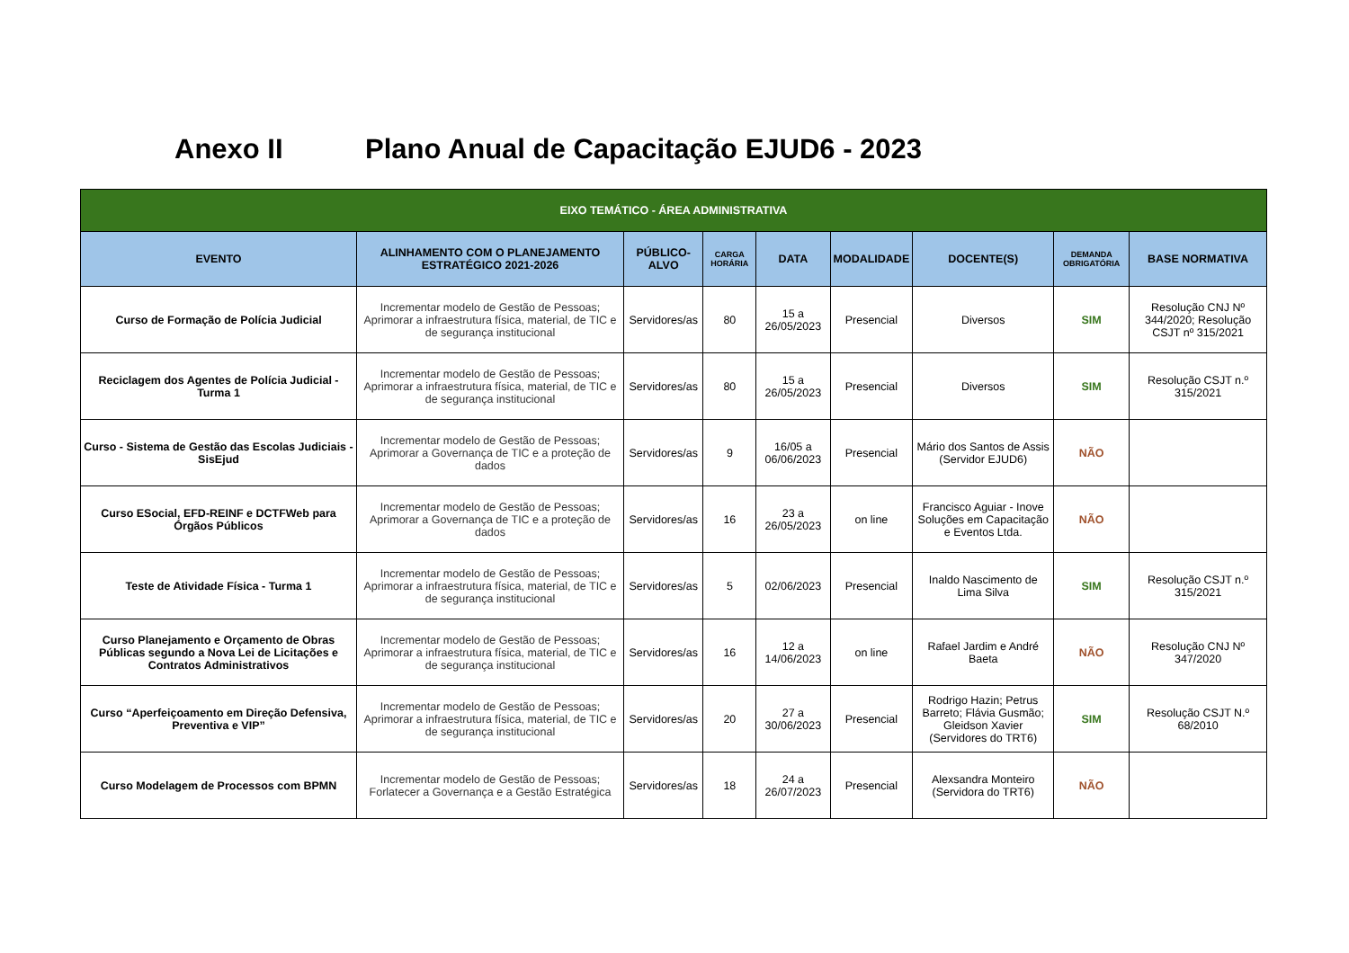Anexo II Plano Anual de Capacitação EJUD6 - 2023
| EIXO TEMÁTICO - ÁREA ADMINISTRATIVA | | | | | | | | |
| --- | --- | --- | --- | --- | --- | --- | --- | --- |
| EVENTO | ALINHAMENTO COM O PLANEJAMENTO ESTRATÉGICO 2021-2026 | PÚBLICO-ALVO | CARGA HORÁRIA | DATA | MODALIDADE | DOCENTE(S) | DEMANDA OBRIGATÓRIA | BASE NORMATIVA |
| Curso de Formação de Polícia Judicial | Incrementar modelo de Gestão de Pessoas; Aprimorar a infraestrutura física, material, de TIC e de segurança institucional | Servidores/as | 80 | 15 a 26/05/2023 | Presencial | Diversos | SIM | Resolução CNJ Nº 344/2020; Resolução CSJT nº 315/2021 |
| Reciclagem dos Agentes de Polícia Judicial - Turma 1 | Incrementar modelo de Gestão de Pessoas; Aprimorar a infraestrutura física, material, de TIC e de segurança institucional | Servidores/as | 80 | 15 a 26/05/2023 | Presencial | Diversos | SIM | Resolução CSJT n.º 315/2021 |
| Curso - Sistema de Gestão das Escolas Judiciais - SisEjud | Incrementar modelo de Gestão de Pessoas; Aprimorar a Governança de TIC e a proteção de dados | Servidores/as | 9 | 16/05 a 06/06/2023 | Presencial | Mário dos Santos de Assis (Servidor EJUD6) | NÃO | |
| Curso ESocial, EFD-REINF e DCTFWeb para Órgãos Públicos | Incrementar modelo de Gestão de Pessoas; Aprimorar a Governança de TIC e a proteção de dados | Servidores/as | 16 | 23 a 26/05/2023 | on line | Francisco Aguiar - Inove Soluções em Capacitação e Eventos Ltda. | NÃO | |
| Teste de Atividade Física - Turma 1 | Incrementar modelo de Gestão de Pessoas; Aprimorar a infraestrutura física, material, de TIC e de segurança institucional | Servidores/as | 5 | 02/06/2023 | Presencial | Inaldo Nascimento de Lima Silva | SIM | Resolução CSJT n.º 315/2021 |
| Curso Planejamento e Orçamento de Obras Públicas segundo a Nova Lei de Licitações e Contratos Administrativos | Incrementar modelo de Gestão de Pessoas; Aprimorar a infraestrutura física, material, de TIC e de segurança institucional | Servidores/as | 16 | 12 a 14/06/2023 | on line | Rafael Jardim e André Baeta | NÃO | Resolução CNJ Nº 347/2020 |
| Curso “Aperfeiçoamento em Direção Defensiva, Preventiva e VIP” | Incrementar modelo de Gestão de Pessoas; Aprimorar a infraestrutura física, material, de TIC e de segurança institucional | Servidores/as | 20 | 27 a 30/06/2023 | Presencial | Rodrigo Hazin; Petrus Barreto; Flávia Gusmão; Gleidson Xavier (Servidores do TRT6) | SIM | Resolução CSJT N.º 68/2010 |
| Curso Modelagem de Processos com BPMN | Incrementar modelo de Gestão de Pessoas; Forlatecer a Governança e a Gestão Estratégica | Servidores/as | 18 | 24 a 26/07/2023 | Presencial | Alexsandra Monteiro (Servidora do TRT6) | NÃO | |